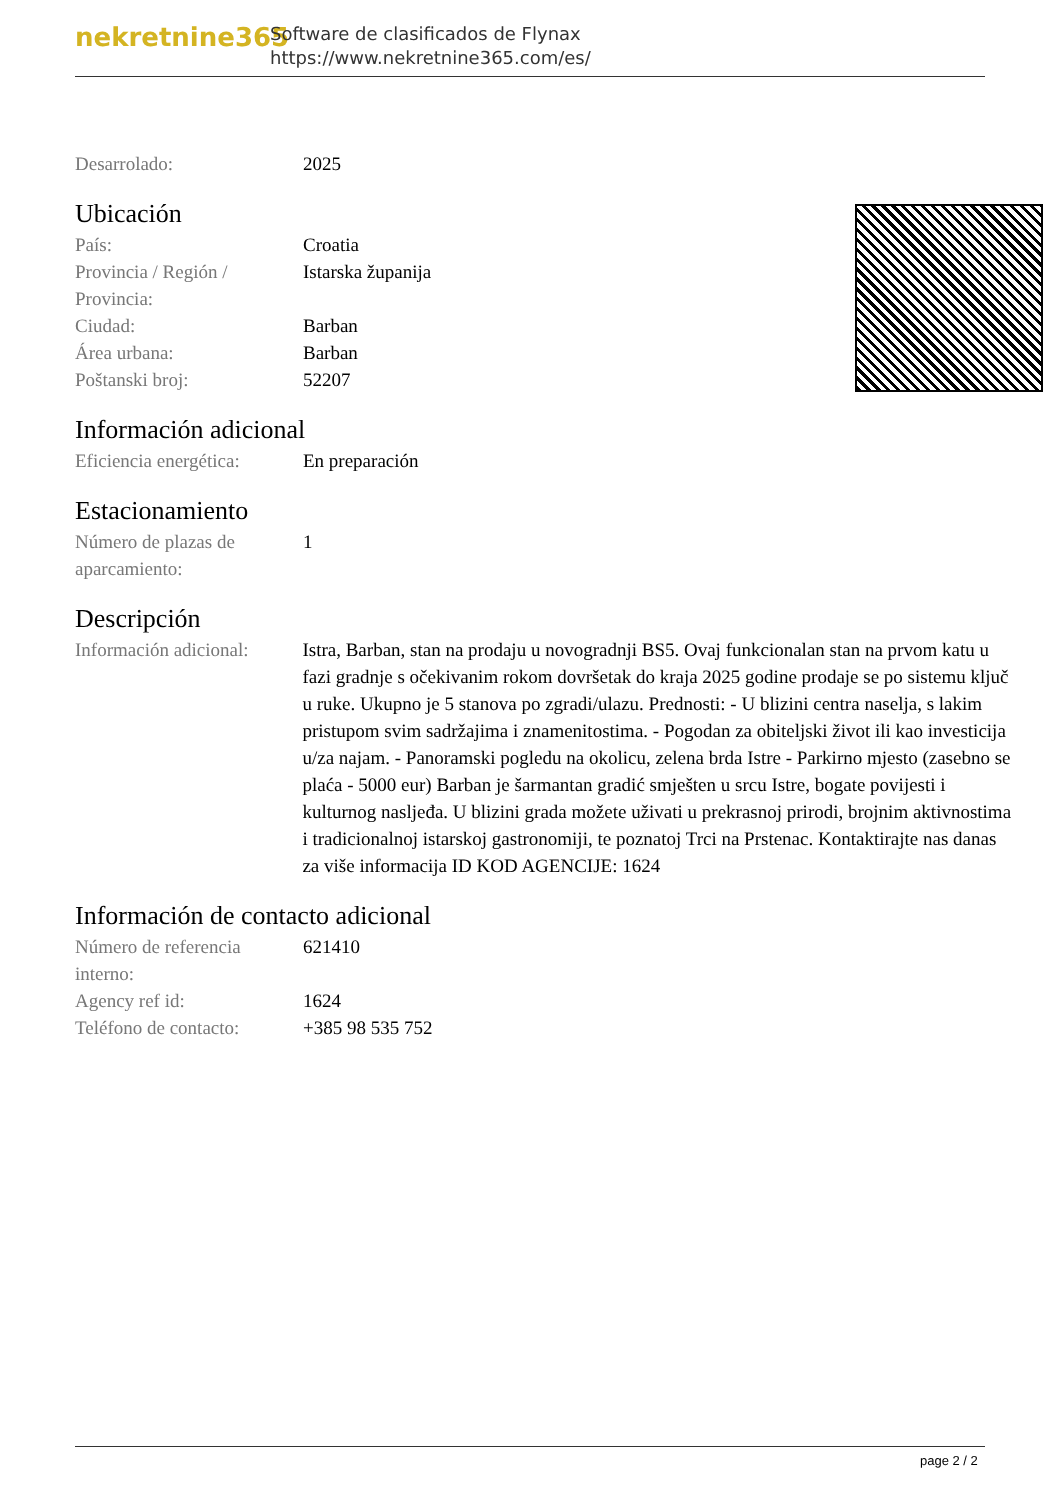nekretnine365
Software de clasificados de Flynax
https://www.nekretnine365.com/es/
| Desarrolado: | 2025 |
Ubicación
| País: | Croatia |
| Provincia / Región / Provincia: | Istarska županija |
| Ciudad: | Barban |
| Área urbana: | Barban |
| Poštanski broj: | 52207 |
Información adicional
| Eficiencia energética: | En preparación |
Estacionamiento
| Número de plazas de aparcamiento: | 1 |
Descripción
| Información adicional: | Istra, Barban, stan na prodaju u novogradnji BS5. Ovaj funkcionalan stan na prvom katu u fazi gradnje s očekivanim rokom dovršetak do kraja 2025 godine prodaje se po sistemu ključ u ruke. Ukupno je 5 stanova po zgradi/ulazu. Prednosti: - U blizini centra naselja, s lakim pristupom svim sadržajima i znamenitostima. - Pogodan za obiteljski život ili kao investicija u/za najam. - Panoramski pogledu na okolicu, zelena brda Istre - Parkirno mjesto (zasebno se plaća - 5000 eur) Barban je šarmantan gradić smješten u srcu Istre, bogate povijesti i kulturnog nasljeđa. U blizini grada možete uživati u prekrasnoj prirodi, brojnim aktivnostima i tradicionalnoj istarskoj gastronomiji, te poznatoj Trci na Prstenac. Kontaktirajte nas danas za više informacija ID KOD AGENCIJE: 1624 |
Información de contacto adicional
| Número de referencia interno: | 621410 |
| Agency ref id: | 1624 |
| Teléfono de contacto: | +385 98 535 752 |
page 2 / 2